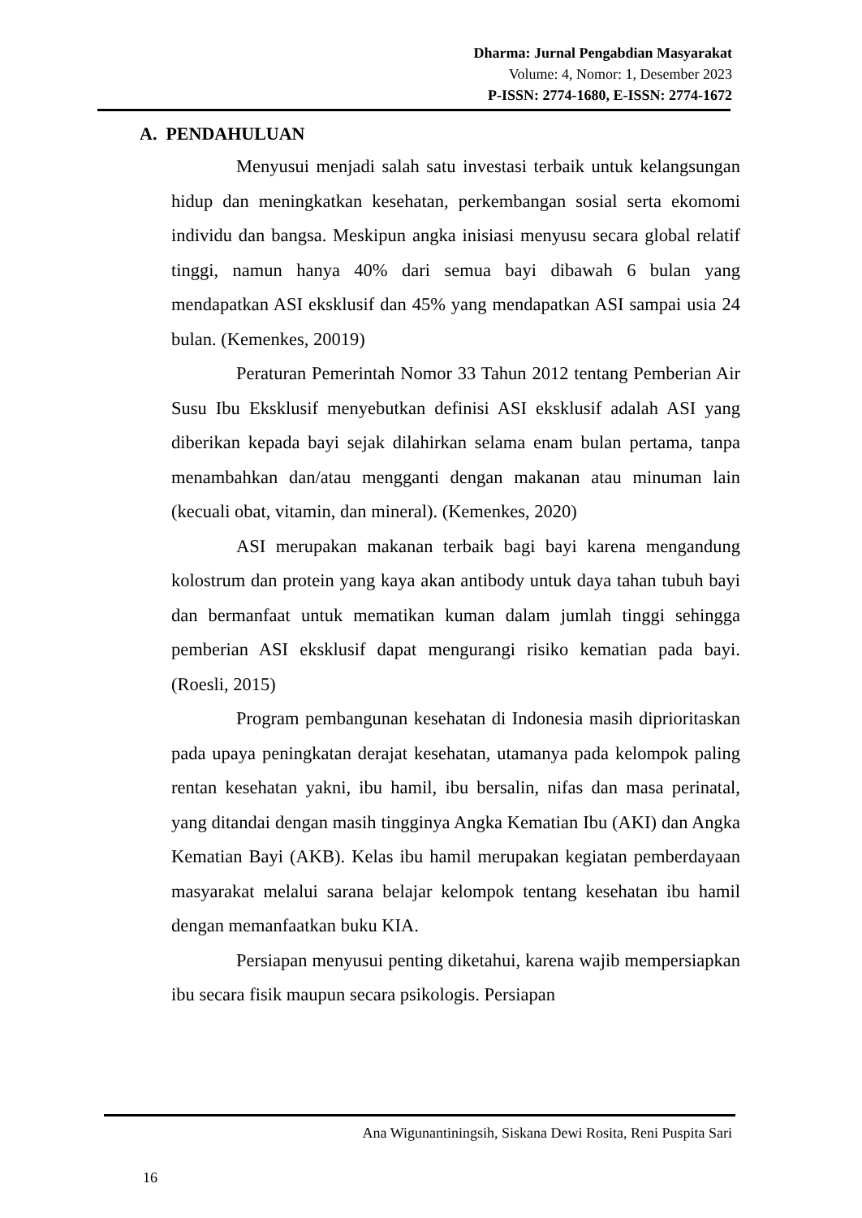Dharma: Jurnal Pengabdian Masyarakat
Volume: 4, Nomor: 1, Desember 2023
P-ISSN: 2774-1680, E-ISSN: 2774-1672
A. PENDAHULUAN
Menyusui menjadi salah satu investasi terbaik untuk kelangsungan hidup dan meningkatkan kesehatan, perkembangan sosial serta ekomomi individu dan bangsa. Meskipun angka inisiasi menyusu secara global relatif tinggi, namun hanya 40% dari semua bayi dibawah 6 bulan yang mendapatkan ASI eksklusif dan 45% yang mendapatkan ASI sampai usia 24 bulan. (Kemenkes, 20019)
Peraturan Pemerintah Nomor 33 Tahun 2012 tentang Pemberian Air Susu Ibu Eksklusif menyebutkan definisi ASI eksklusif adalah ASI yang diberikan kepada bayi sejak dilahirkan selama enam bulan pertama, tanpa menambahkan dan/atau mengganti dengan makanan atau minuman lain (kecuali obat, vitamin, dan mineral). (Kemenkes, 2020)
ASI merupakan makanan terbaik bagi bayi karena mengandung kolostrum dan protein yang kaya akan antibody untuk daya tahan tubuh bayi dan bermanfaat untuk mematikan kuman dalam jumlah tinggi sehingga pemberian ASI eksklusif dapat mengurangi risiko kematian pada bayi. (Roesli, 2015)
Program pembangunan kesehatan di Indonesia masih diprioritaskan pada upaya peningkatan derajat kesehatan, utamanya pada kelompok paling rentan kesehatan yakni, ibu hamil, ibu bersalin, nifas dan masa perinatal, yang ditandai dengan masih tingginya Angka Kematian Ibu (AKI) dan Angka Kematian Bayi (AKB). Kelas ibu hamil merupakan kegiatan pemberdayaan masyarakat melalui sarana belajar kelompok tentang kesehatan ibu hamil dengan memanfaatkan buku KIA.
Persiapan menyusui penting diketahui, karena wajib mempersiapkan ibu secara fisik maupun secara psikologis. Persiapan
Ana Wigunantiningsih, Siskana Dewi Rosita, Reni Puspita Sari
16